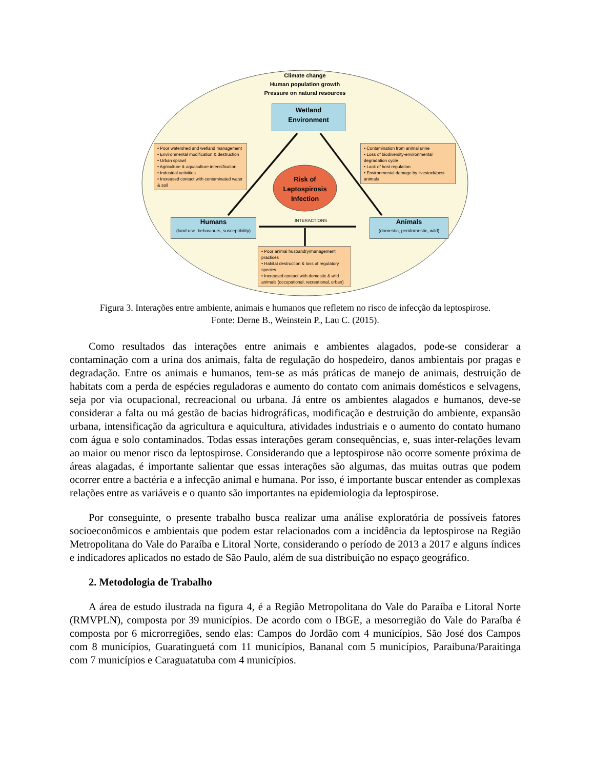Climate change
Human population growth
Pressure on natural resources
Wetland
Environment
• Poor watershed and wetland management
• Environmental modification & destruction
• Urban sprawl
• Agriculture & aquaculture intensification
• Industrial activities
• Increased contact with contaminated water & soil
• Contamination from animal urine
• Loss of biodiversity-environmental degradation cycle
• Lack of host regulation
• Environmental damage by livestock/pest animals
Risk of Leptospirosis Infection
INTERACTIONS
Humans
(land use, behaviours, susceptibility)
Animals
(domestic, peridomestic, wild)
• Poor animal husbandry/management practices
• Habitat destruction & loss of regulatory species
• Increased contact with domestic & wild animals (occupational, recreational, urban)
Figura 3. Interações entre ambiente, animais e humanos que refletem no risco de infecção da leptospirose.
Fonte: Derne B., Weinstein P., Lau C. (2015).
Como resultados das interações entre animais e ambientes alagados, pode-se considerar a contaminação com a urina dos animais, falta de regulação do hospedeiro, danos ambientais por pragas e degradação. Entre os animais e humanos, tem-se as más práticas de manejo de animais, destruição de habitats com a perda de espécies reguladoras e aumento do contato com animais domésticos e selvagens, seja por via ocupacional, recreacional ou urbana. Já entre os ambientes alagados e humanos, deve-se considerar a falta ou má gestão de bacias hidrográficas, modificação e destruição do ambiente, expansão urbana, intensificação da agricultura e aquicultura, atividades industriais e o aumento do contato humano com água e solo contaminados. Todas essas interações geram consequências, e, suas inter-relações levam ao maior ou menor risco da leptospirose. Considerando que a leptospirose não ocorre somente próxima de áreas alagadas, é importante salientar que essas interações são algumas, das muitas outras que podem ocorrer entre a bactéria e a infecção animal e humana. Por isso, é importante buscar entender as complexas relações entre as variáveis e o quanto são importantes na epidemiologia da leptospirose.
Por conseguinte, o presente trabalho busca realizar uma análise exploratória de possíveis fatores socioeconômicos e ambientais que podem estar relacionados com a incidência da leptospirose na Região Metropolitana do Vale do Paraíba e Litoral Norte, considerando o período de 2013 a 2017 e alguns índices e indicadores aplicados no estado de São Paulo, além de sua distribuição no espaço geográfico.
2. Metodologia de Trabalho
A área de estudo ilustrada na figura 4, é a Região Metropolitana do Vale do Paraíba e Litoral Norte (RMVPLN), composta por 39 municípios. De acordo com o IBGE, a mesorregião do Vale do Paraíba é composta por 6 microrregiões, sendo elas: Campos do Jordão com 4 municípios, São José dos Campos com 8 municípios, Guaratinguetá com 11 municípios, Bananal com 5 municípios, Paraibuna/Paraitinga com 7 municípios e Caraguatatuba com 4 municípios.